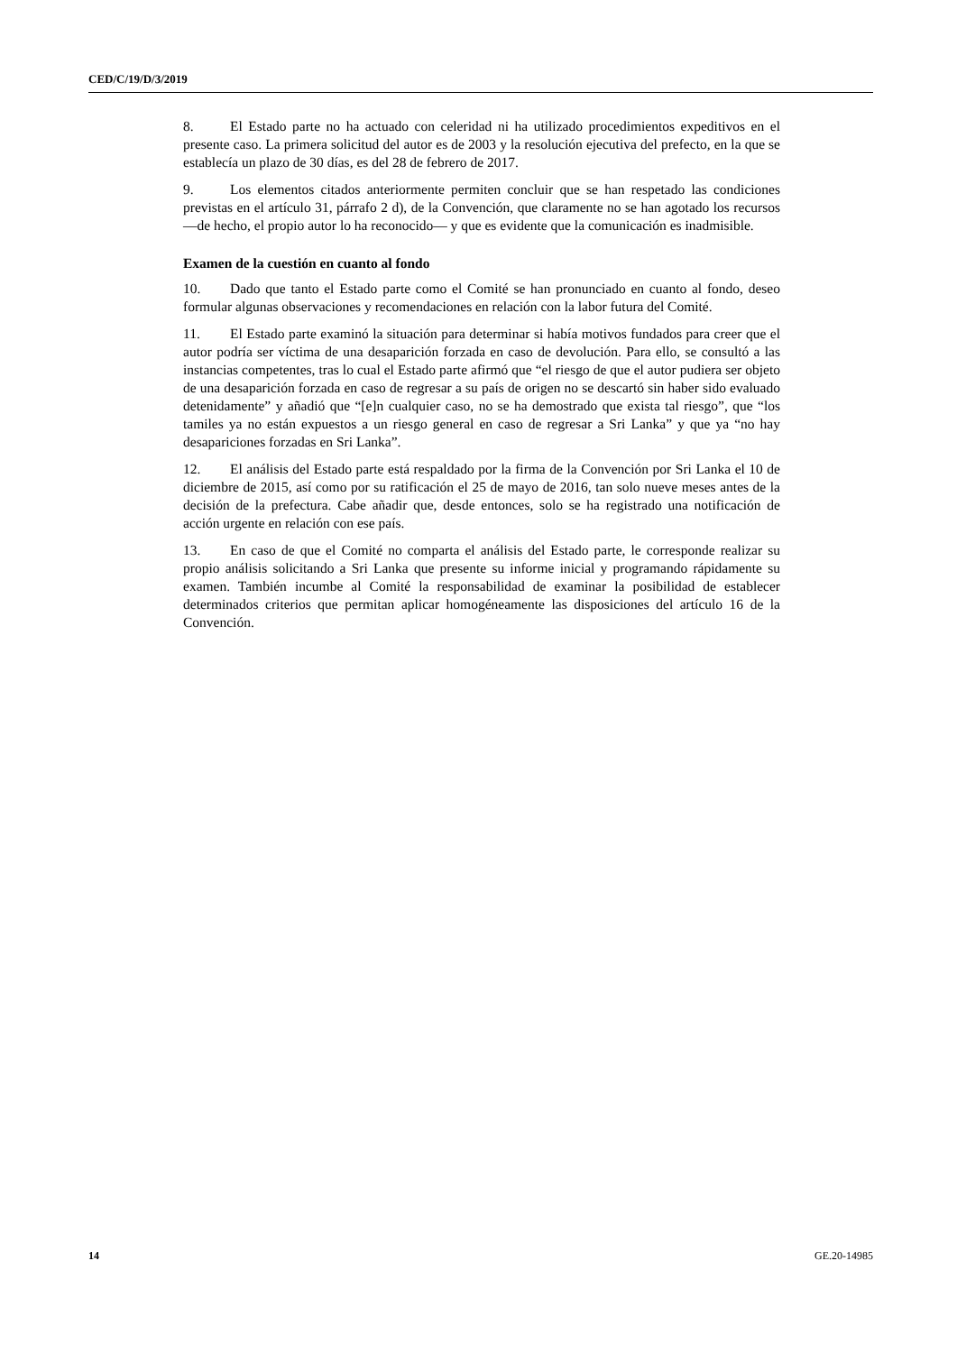CED/C/19/D/3/2019
8. El Estado parte no ha actuado con celeridad ni ha utilizado procedimientos expeditivos en el presente caso. La primera solicitud del autor es de 2003 y la resolución ejecutiva del prefecto, en la que se establecía un plazo de 30 días, es del 28 de febrero de 2017.
9. Los elementos citados anteriormente permiten concluir que se han respetado las condiciones previstas en el artículo 31, párrafo 2 d), de la Convención, que claramente no se han agotado los recursos —de hecho, el propio autor lo ha reconocido— y que es evidente que la comunicación es inadmisible.
Examen de la cuestión en cuanto al fondo
10. Dado que tanto el Estado parte como el Comité se han pronunciado en cuanto al fondo, deseo formular algunas observaciones y recomendaciones en relación con la labor futura del Comité.
11. El Estado parte examinó la situación para determinar si había motivos fundados para creer que el autor podría ser víctima de una desaparición forzada en caso de devolución. Para ello, se consultó a las instancias competentes, tras lo cual el Estado parte afirmó que “el riesgo de que el autor pudiera ser objeto de una desaparición forzada en caso de regresar a su país de origen no se descartó sin haber sido evaluado detenidamente” y añadió que “[e]n cualquier caso, no se ha demostrado que exista tal riesgo”, que “los tamiles ya no están expuestos a un riesgo general en caso de regresar a Sri Lanka” y que ya “no hay desapariciones forzadas en Sri Lanka”.
12. El análisis del Estado parte está respaldado por la firma de la Convención por Sri Lanka el 10 de diciembre de 2015, así como por su ratificación el 25 de mayo de 2016, tan solo nueve meses antes de la decisión de la prefectura. Cabe añadir que, desde entonces, solo se ha registrado una notificación de acción urgente en relación con ese país.
13. En caso de que el Comité no comparta el análisis del Estado parte, le corresponde realizar su propio análisis solicitando a Sri Lanka que presente su informe inicial y programando rápidamente su examen. También incumbe al Comité la responsabilidad de examinar la posibilidad de establecer determinados criterios que permitan aplicar homogéneamente las disposiciones del artículo 16 de la Convención.
14 GE.20-14985